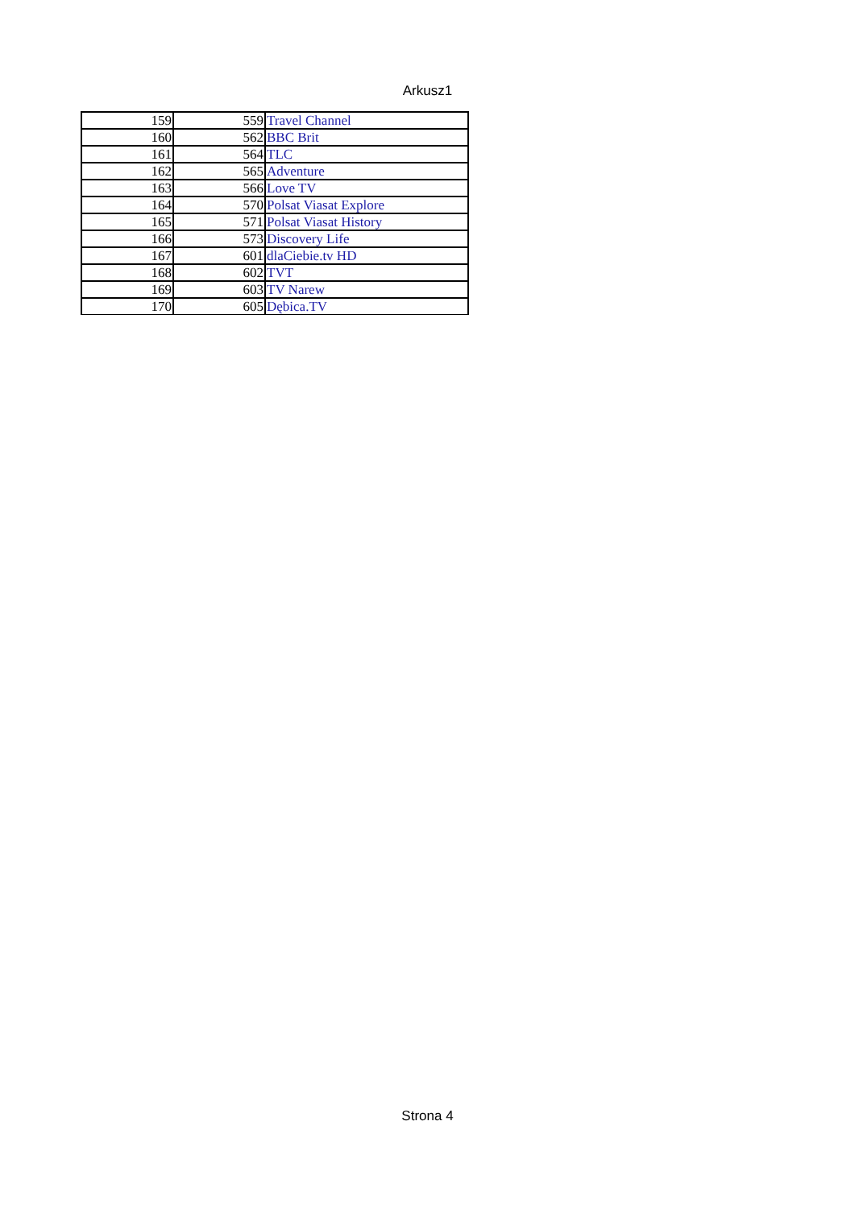Arkusz1
| 159 | 559 | Travel Channel |
| 160 | 562 | BBC Brit |
| 161 | 564 | TLC |
| 162 | 565 | Adventure |
| 163 | 566 | Love TV |
| 164 | 570 | Polsat Viasat Explore |
| 165 | 571 | Polsat Viasat History |
| 166 | 573 | Discovery Life |
| 167 | 601 | dlaCiebie.tv HD |
| 168 | 602 | TVT |
| 169 | 603 | TV Narew |
| 170 | 605 | Dębica.TV |
Strona 4